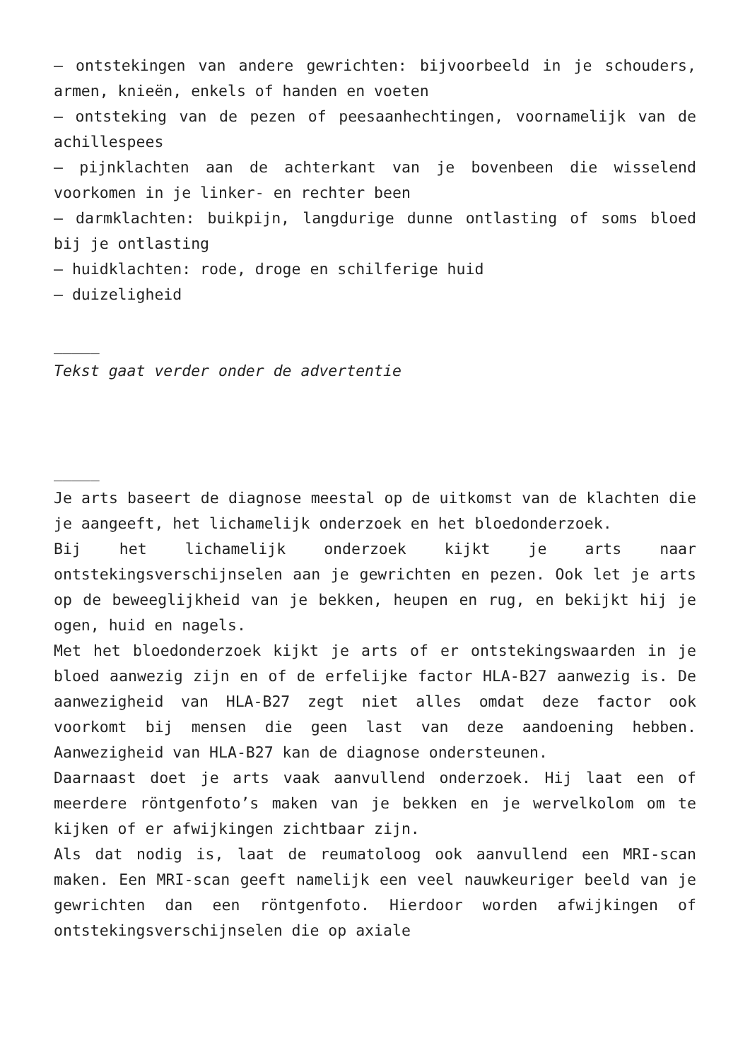– ontstekingen van andere gewrichten: bijvoorbeeld in je schouders, armen, knieën, enkels of handen en voeten
– ontsteking van de pezen of peesaanhechtingen, voornamelijk van de achillespees
– pijnklachten aan de achterkant van je bovenbeen die wisselend voorkomen in je linker- en rechter been
– darmklachten: buikpijn, langdurige dunne ontlasting of soms bloed bij je ontlasting
– huidklachten: rode, droge en schilferige huid
– duizeligheid
_____
Tekst gaat verder onder de advertentie
_____
Je arts baseert de diagnose meestal op de uitkomst van de klachten die je aangeeft, het lichamelijk onderzoek en het bloedonderzoek.
Bij het lichamelijk onderzoek kijkt je arts naar ontstekingsverschijnselen aan je gewrichten en pezen. Ook let je arts op de beweeglijkheid van je bekken, heupen en rug, en bekijkt hij je ogen, huid en nagels.
Met het bloedonderzoek kijkt je arts of er ontstekingswaarden in je bloed aanwezig zijn en of de erfelijke factor HLA-B27 aanwezig is. De aanwezigheid van HLA-B27 zegt niet alles omdat deze factor ook voorkomt bij mensen die geen last van deze aandoening hebben. Aanwezigheid van HLA-B27 kan de diagnose ondersteunen.
Daarnaast doet je arts vaak aanvullend onderzoek. Hij laat een of meerdere röntgenfoto’s maken van je bekken en je wervelkolom om te kijken of er afwijkingen zichtbaar zijn.
Als dat nodig is, laat de reumatoloog ook aanvullend een MRI-scan maken. Een MRI-scan geeft namelijk een veel nauwkeuriger beeld van je gewrichten dan een röntgenfoto. Hierdoor worden afwijkingen of ontstekingsverschijnselen die op axiale